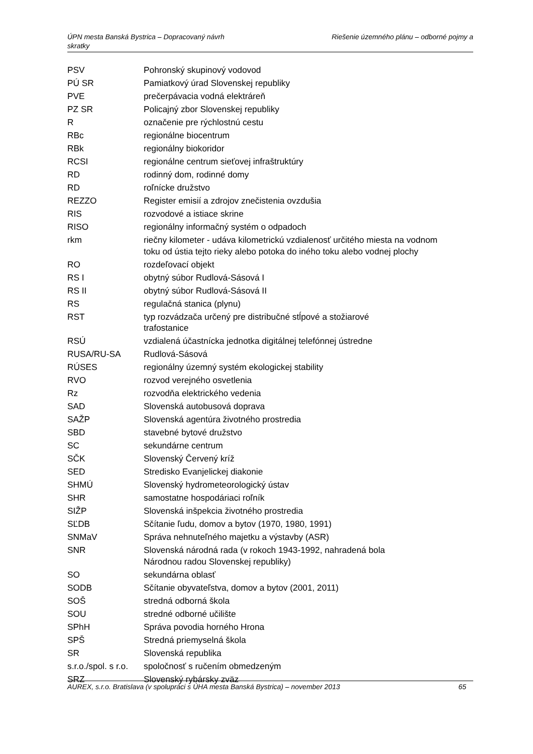Riešenie územného plánu – odborné pojmy a ÚPN mesta Banská Bystrica – Dopracovaný návrh
skratky
| PSV | Pohronský skupinový vodovod |
| PÚ SR | Pamiatkový úrad Slovenskej republiky |
| PVE | prečerpávacia vodná elektráreň |
| PZ SR | Policajný zbor Slovenskej republiky |
| R | označenie pre rýchlostnú cestu |
| RBc | regionálne biocentrum |
| RBk | regionálny biokoridor |
| RCSI | regionálne centrum sieťovej infraštruktúry |
| RD | rodinný dom, rodinné domy |
| RD | roľnícke družstvo |
| REZZO | Register emisií a zdrojov znečistenia ovzdušia |
| RIS | rozvodové a istiace skrine |
| RISO | regionálny informačný systém o odpadoch |
| rkm | riečny kilometer - udáva kilometrickú vzdialenosť určitého miesta na vodnom toku od ústia tejto rieky alebo potoka do iného toku alebo vodnej plochy |
| RO | rozdeľovací objekt |
| RS I | obytný súbor Rudlová-Sásová I |
| RS II | obytný súbor Rudlová-Sásová II |
| RS | regulačná stanica (plynu) |
| RST | typ rozvádzača určený pre distribučné stĺpové a stožiarové trafostanice |
| RSÚ | vzdialená účastnícka jednotka digitálnej telefónnej ústredne |
| RUSA/RU-SA | Rudlová-Sásová |
| RÚSES | regionálny územný systém ekologickej stability |
| RVO | rozvod verejného osvetlenia |
| Rz | rozvodňa elektrického vedenia |
| SAD | Slovenská autobusová doprava |
| SAŽP | Slovenská agentúra životného prostredia |
| SBD | stavebné bytové družstvo |
| SC | sekundárne centrum |
| SČK | Slovenský Červený kríž |
| SED | Stredisko Evanjelickej diakonie |
| SHMÚ | Slovenský hydrometeorologický ústav |
| SHR | samostatne hospodáriaci roľník |
| SIŽP | Slovenská inšpekcia životného prostredia |
| SĽDB | Sčítanie ľudu, domov a bytov (1970, 1980, 1991) |
| SNMaV | Správa nehnuteľného majetku a výstavby (ASR) |
| SNR | Slovenská národná rada (v rokoch 1943-1992, nahradená bola Národnou radou Slovenskej republiky) |
| SO | sekundárna oblasť |
| SODB | Sčítanie obyvateľstva, domov a bytov (2001, 2011) |
| SOŠ | stredná odborná škola |
| SOU | stredné odborné učilište |
| SPhH | Správa povodia horného Hrona |
| SPŠ | Stredná priemyselná škola |
| SR | Slovenská republika |
| s.r.o./spol. s r.o. | spoločnosť s ručením obmedzeným |
| SRZ | Slovenský rybársky zväz |
65 AUREX, s.r.o. Bratislava (v spolupráci s ÚHA mesta Banská Bystrica) – november 2013